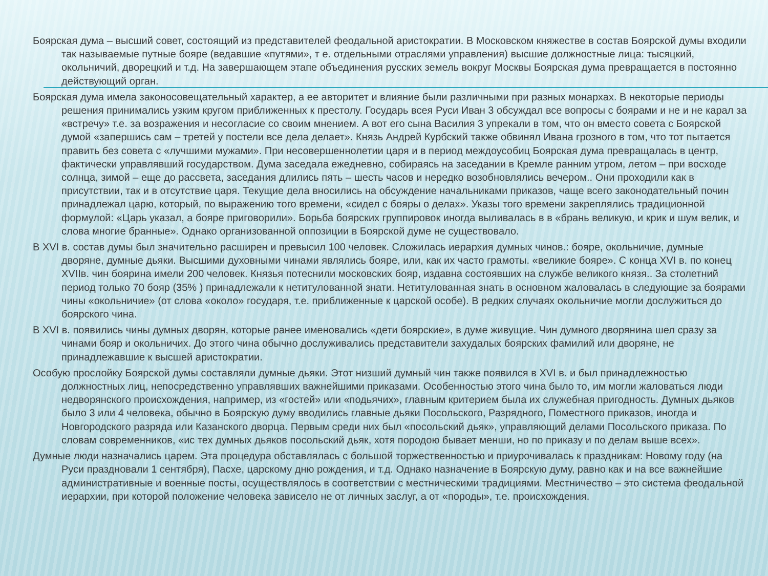Боярская дума – высший совет, состоящий из представителей феодальной аристократии. В Московском княжестве в состав Боярской думы входили так называемые путные бояре (ведавшие «путями», т е. отдельными отраслями управления) высшие должностные лица: тысяцкий, окольничий, дворецкий и т.д. На завершающем этапе объединения русских земель вокруг Москвы Боярская дума превращается в постоянно действующий орган.
Боярская дума имела законосовещательный характер, а ее авторитет и влияние были различными при разных монархах. В некоторые периоды решения принимались узким кругом приближенных к престолу. Государь всея Руси Иван 3 обсуждал все вопросы с боярами и не и не карал за «встречу» т.е. за возражения и несогласие со своим мнением. А вот его сына Василия 3 упрекали в том, что он вместо совета с Боярской думой «запершись сам – третей у постели все дела делает». Князь Андрей Курбский также обвинял Ивана грозного в том, что тот пытается править без совета с «лучшими мужами». При несовершеннолетии царя и в период междоусобиц Боярская дума превращалась в центр, фактически управлявший государством. Дума заседала ежедневно, собираясь на заседании в Кремле ранним утром, летом – при восходе солнца, зимой – еще до рассвета, заседания длились пять – шесть часов и нередко возобновлялись вечером.. Они проходили как в присутствии, так и в отсутствие царя. Текущие дела вносились на обсуждение начальниками приказов, чаще всего законодательный почин принадлежал царю, который, по выражению того времени, «сидел с бояры о делах». Указы того времени закреплялись традиционной формулой: «Царь указал, а бояре приговорили». Борьба боярских группировок иногда выливалась в в «брань великую, и крик и шум велик, и слова многие бранные». Однако организованной оппозиции в Боярской думе не существовало.
В XVI в. состав думы был значительно расширен и превысил 100 человек. Сложилась иерархия думных чинов.: бояре, окольничие, думные дворяне, думные дьяки. Высшими духовными чинами являлись бояре, или, как их часто грамоты. «великие бояре». С конца XVI в. по конец XVIIв. чин боярина имели 200 человек. Князья потеснили московских бояр, издавна состоявших на службе великого князя.. За столетний период только 70 бояр (35% ) принадлежали к нетитулованной знати. Нетитулованная знать в основном жаловалась в следующие за боярами чины «окольничие» (от слова «около» государя, т.е. приближенные к царской особе). В редких случаях окольничие могли дослужиться до боярского чина.
В XVI в. появились чины думных дворян, которые ранее именовались «дети боярские», в думе живущие. Чин думного дворянина шел сразу за чинами бояр и окольничих. До этого чина обычно дослуживались представители захудалых боярских фамилий или дворяне, не принадлежавшие к высшей аристократии.
Особую прослойку Боярской думы составляли думные дьяки. Этот низший думный чин также появился в XVI в. и был принадлежностью должностных лиц, непосредственно управлявших важнейшими приказами. Особенностью этого чина было то, им могли жаловаться люди недворянского происхождения, например, из «гостей» или «подьячих», главным критерием была их служебная пригодность. Думных дьяков было 3 или 4 человека, обычно в Боярскую думу вводились главные дьяки Посольского, Разрядного, Поместного приказов, иногда и Новгородского разряда или Казанского дворца. Первым среди них был «посольский дьяк», управляющий делами Посольского приказа. По словам современников, «ис тех думных дьяков посольский дьяк, хотя породою бывает менши, но по приказу и по делам выше всех».
Думные люди назначались царем. Эта процедура обставлялась с большой торжественностью и приурочивалась к праздникам: Новому году (на Руси праздновали 1 сентября), Пасхе, царскому дню рождения, и т.д. Однако назначение в Боярскую думу, равно как и на все важнейшие административные и военные посты, осуществлялось в соответствии с местническими традициями. Местничество – это система феодальной иерархии, при которой положение человека зависело не от личных заслуг, а от «породы», т.е. происхождения.